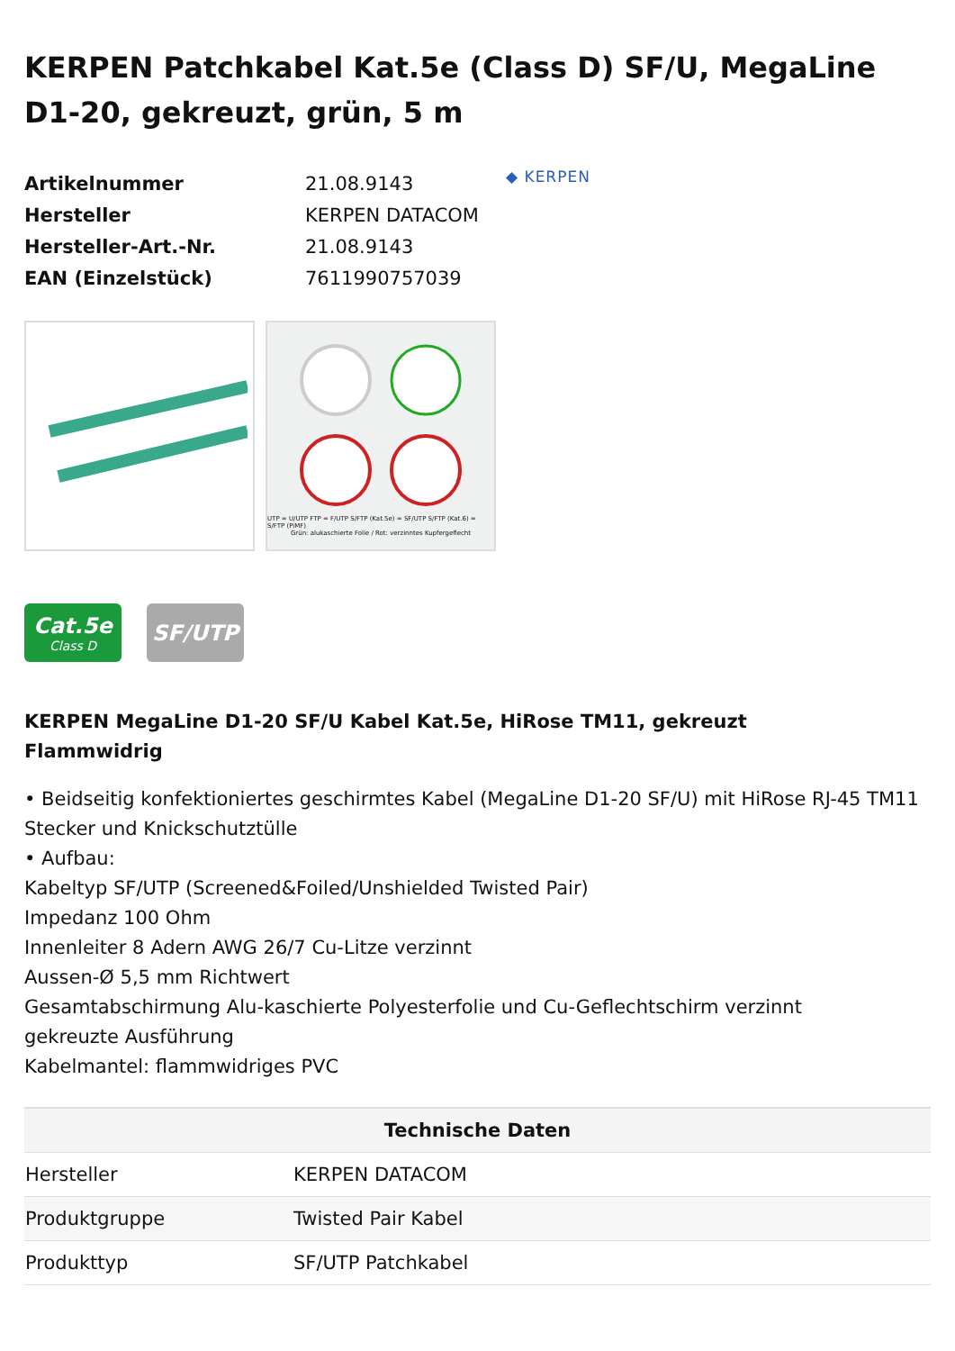KERPEN Patchkabel Kat.5e (Class D) SF/U, MegaLine D1-20, gekreuzt, grün, 5 m
| Artikelnummer | 21.08.9143 |
| Hersteller | KERPEN DATACOM |
| Hersteller-Art.-Nr. | 21.08.9143 |
| EAN (Einzelstück) | 7611990757039 |
◆ KERPEN
UTP = U/UTP FTP = F/UTP S/FTP (Kat.5e) = SF/UTP S/FTP (Kat.6) = S/FTP (PiMF)
Grün: alukaschierte Folie / Rot: verzinntes Kupfergeflecht
Cat.5e
Class D
SF/UTP
KERPEN MegaLine D1-20 SF/U Kabel Kat.5e, HiRose TM11, gekreuzt
Flammwidrig
• Beidseitig konfektioniertes geschirmtes Kabel (MegaLine D1-20 SF/U) mit HiRose RJ-45 TM11 Stecker und Knickschutztülle
• Aufbau:
Kabeltyp SF/UTP (Screened&Foiled/Unshielded Twisted Pair)
Impedanz 100 Ohm
Innenleiter 8 Adern AWG 26/7 Cu-Litze verzinnt
Aussen-Ø 5,5 mm Richtwert
Gesamtabschirmung Alu-kaschierte Polyesterfolie und Cu-Geflechtschirm verzinnt
gekreuzte Ausführung
Kabelmantel: flammwidriges PVC
| Technische Daten | |
| --- | --- |
| Hersteller | KERPEN DATACOM |
| Produktgruppe | Twisted Pair Kabel |
| Produkttyp | SF/UTP Patchkabel |